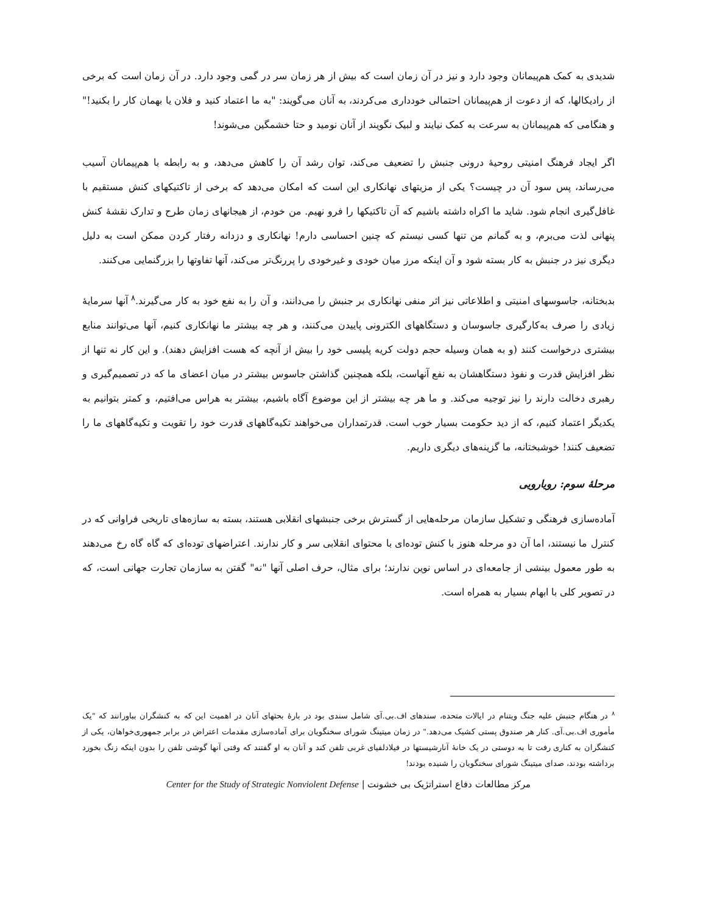شدیدی به کمک هم‌پیمانان وجود دارد و نیز در آن زمان است که بیش از هر زمان سر در گمی وجود دارد. در آن زمان است که برخی از رادیکالها، که از دعوت از هم‌پیمانان احتمالی خودداری می‌کردند، به آنان می‌گویند: "به ما اعتماد کنید و فلان یا بهمان کار را بکنید!" و هنگامی که هم‌پیمانان به سرعت به کمک نیایند و لبیک نگویند از آنان نومید و حتا خشمگین می‌شوند!
اگر ایجاد فرهنگ امنیتی روحیهٔ درونی جنبش را تضعیف می‌کند، توان رشد آن را کاهش می‌دهد، و به رابطه با هم‌پیمانان آسیب می‌رساند، پس سود آن در چیست؟ یکی از مزیتهای نهانکاری این است که امکان می‌دهد که برخی از تاکتیکهای کنش مستقیم با غافل‌گیری انجام شود. شاید ما اکراه داشته باشیم که آن تاکتیکها را فرو نهیم. من خودم، از هیجانهای زمان طرح و تدارک نقشهٔ کنش پنهانی لذت می‌برم، و به گمانم من تنها کسی نیستم که چنین احساسی دارم! نهانکاری و دزدانه رفتار کردن ممکن است به دلیل دیگری نیز در جنبش به کار بسته شود و آن اینکه مرز میان خودی و غیرخودی را پررنگ‌تر می‌کند، آنها تفاوتها را بزرگنمایی می‌کنند.
بدبختانه، جاسوسهای امنیتی و اطلاعاتی نیز اثر منفی نهانکاری بر جنبش را می‌دانند، و آن را به نفع خود به کار می‌گیرند.<sup>۸</sup> آنها سرمایهٔ زیادی را صرف به‌کارگیری جاسوسان و دستگاههای الکترونی پاییدن می‌کنند، و هر چه بیشتر ما نهانکاری کنیم، آنها می‌توانند منابع بیشتری درخواست کنند (و به همان وسیله حجم دولت کریه پلیسی خود را بیش از آنچه که هست افزایش دهند). و این کار نه تنها از نظر افزایش قدرت و نفوذ دستگاهشان به نفع آنهاست، بلکه همچنین گذاشتن جاسوس بیشتر در میان اعضای ما که در تصمیم‌گیری و رهبری دخالت دارند را نیز توجیه می‌کند. و ما هر چه بیشتر از این موضوع آگاه باشیم، بیشتر به هراس می‌افتیم، و کمتر بتوانیم به یکدیگر اعتماد کنیم، که از دید حکومت بسیار خوب است. قدرتمداران می‌خواهند تکیه‌گاههای قدرت خود را تقویت و تکیه‌گاههای ما را تضعیف کنند! خوشبختانه، ما گزینه‌های دیگری داریم.
مرحلهٔ سوم: رویارویی
آماده‌سازی فرهنگی و تشکیل سازمان مرحله‌هایی از گسترش برخی جنبشهای انقلابی هستند، بسته به سازه‌های تاریخی فراوانی که در کنترل ما نیستند، اما آن دو مرحله هنوز با کنش توده‌ای با محتوای انقلابی سر و کار ندارند. اعتراضهای توده‌ای که گاه گاه رخ می‌دهند به طور معمول بینشی از جامعه‌ای در اساس نوین ندارند؛ برای مثال، حرف اصلی آنها "نه" گفتن به سازمان تجارت جهانی است، که در تصویر کلی با ابهام بسیار به همراه است.
<sup>۸</sup> در هنگام جنبش علیه جنگ ویتنام در ایالات متحده، سندهای اف.بی.آی شامل سندی بود در بارهٔ بحثهای آنان در اهمیت این که به کنشگران بباورانند که "یک مأموری اف.بی.آی. کنار هر صندوق پستی کشیک می‌دهد." در زمان میتینگ شورای سخنگویان برای آماده‌سازی مقدمات اعتراض در برابر جمهوری‌خواهان، یکی از کنشگران به کناری رفت تا به دوستی در یک خانهٔ آنارشیستها در فیلادلفیای غربی تلفن کند و آنان به او گفتند که وقتی آنها گوشی تلفن را بدون اینکه زنگ بخورد برداشته بودند، صدای میتینگ شورای سخنگویان را شنیده بودند!
مرکز مطالعات دفاع استراتژیک بی خشونت | Center for the Study of Strategic Nonviolent Defense